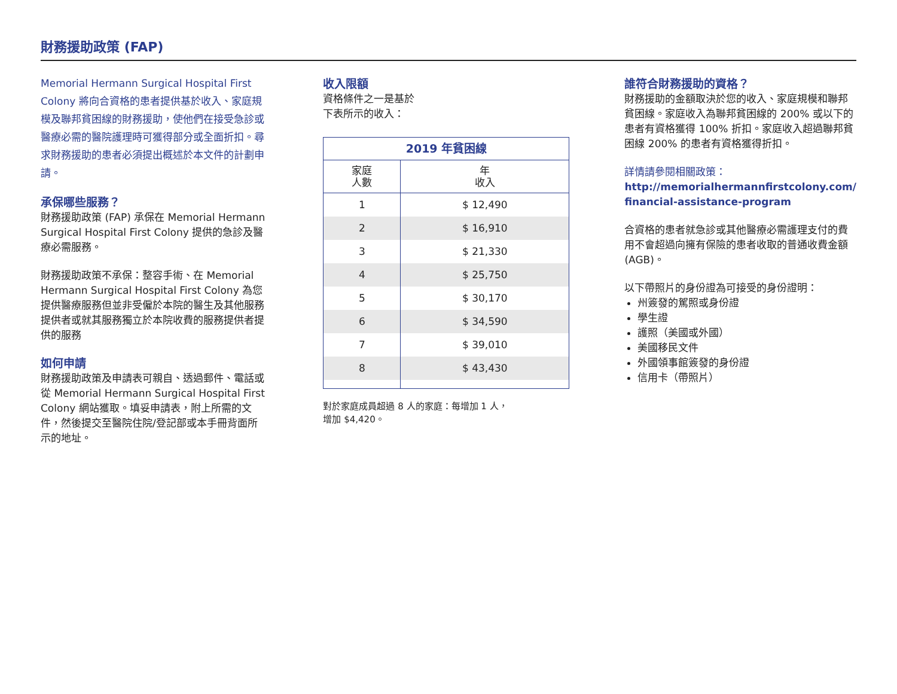財務援助政策 (FAP)
Memorial Hermann Surgical Hospital First Colony 將向合資格的患者提供基於收入、家庭規模及聯邦貧困線的財務援助，使他們在接受急診或醫療必需的醫院護理時可獲得部分或全面折扣。尋求財務援助的患者必須提出概述於本文件的計劃申請。
承保哪些服務？
財務援助政策 (FAP) 承保在 Memorial Hermann Surgical Hospital First Colony 提供的急診及醫療必需服務。
財務援助政策不承保：整容手術、在 Memorial Hermann Surgical Hospital First Colony 為您提供醫療服務但並非受僱於本院的醫生及其他服務提供者或就其服務獨立於本院收費的服務提供者提供的服務
如何申請
財務援助政策及申請表可親自、透過郵件、電話或從 Memorial Hermann Surgical Hospital First Colony 網站獲取。填妥申請表，附上所需的文件，然後提交至醫院住院/登記部或本手冊背面所示的地址。
收入限額
資格條件之一是基於
下表所示的收入：
| 2019 年貧困線 | |
| --- | --- |
| 家庭 人數 | 年 收入 |
| 1 | $ 12,490 |
| 2 | $ 16,910 |
| 3 | $ 21,330 |
| 4 | $ 25,750 |
| 5 | $ 30,170 |
| 6 | $ 34,590 |
| 7 | $ 39,010 |
| 8 | $ 43,430 |
對於家庭成員超過 8 人的家庭：每增加 1 人，
增加 $4,420。
誰符合財務援助的資格？
財務援助的金額取決於您的收入、家庭規模和聯邦貧困線。家庭收入為聯邦貧困線的 200% 或以下的患者有資格獲得 100% 折扣。家庭收入超過聯邦貧困線 200% 的患者有資格獲得折扣。
詳情請參閱相關政策：
http://memorialhermannfirstcolony.com/ financial-assistance-program
合資格的患者就急診或其他醫療必需護理支付的費用不會超過向擁有保險的患者收取的普通收費金額 (AGB)。
以下帶照片的身份證為可接受的身份證明：
州簽發的駕照或身份證
學生證
護照（美國或外國）
美國移民文件
外國領事館簽發的身份證
信用卡（帶照片）